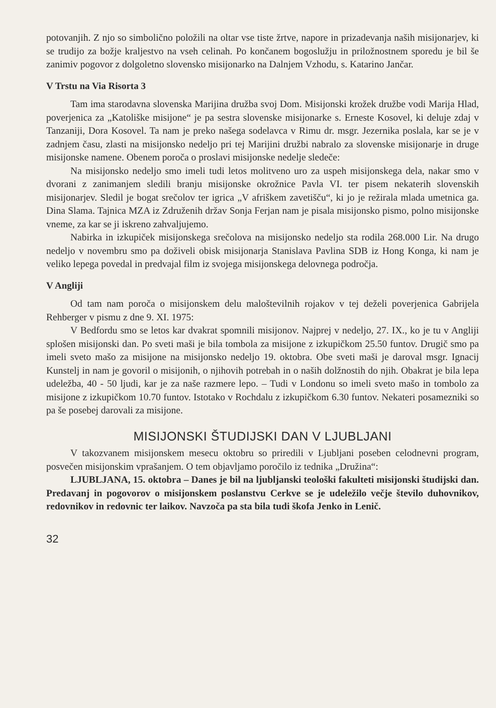potovanjih. Z njo so simbolično položili na oltar vse tiste žrtve, napore in prizadevanja naših misijonarjev, ki se trudijo za božje kraljestvo na vseh celinah. Po končanem bogoslužju in priložnostnem sporedu je bil še zanimiv pogovor z dolgoletno slovensko misijonarko na Dalnjem Vzhodu, s. Katarino Jančar.
V Trstu na Via Risorta 3
Tam ima starodavna slovenska Marijina družba svoj Dom. Misijonski krožek družbe vodi Marija Hlad, poverjenica za „Katoliške misijone“ je pa sestra slovenske misijonarke s. Erneste Kosovel, ki deluje zdaj v Tanzaniji, Dora Kosovel. Ta nam je preko našega sodelavca v Rimu dr. msgr. Jezernika poslala, kar se je v zadnjem času, zlasti na misijonsko nedeljo pri tej Marijini družbi nabralo za slovenske misijonarje in druge misijonske namene. Obenem poroča o proslavi misijonske nedelje sledeče:
Na misijonsko nedeljo smo imeli tudi letos molitveno uro za uspeh misijonskega dela, nakar smo v dvorani z zanimanjem sledili branju misijonske okrožnice Pavla VI. ter pisem nekaterih slovenskih misijonarjev. Sledil je bogat srečolov ter igrica „V afriškem zavetišču“, ki jo je režirala mlada umetnica ga. Dina Slama. Tajnica MZA iz Združenih držav Sonja Ferjan nam je pisala misijonsko pismo, polno misijonske vneme, za kar se ji iskreno zahvaljujemo.
Nabirka in izkupiček misijonskega srečolova na misijonsko nedeljo sta rodila 268.000 Lir. Na drugo nedeljo v novembru smo pa doživeli obisk misijonarja Stanislava Pavlina SDB iz Hong Konga, ki nam je veliko lepega povedal in predvajal film iz svojega misijonskega delovnega področja.
V Angliji
Od tam nam poroča o misijonskem delu maloštevilnih rojakov v tej deželi poverjenica Gabrijela Rehberger v pismu z dne 9. XI. 1975:
V Bedfordu smo se letos kar dvakrat spomnili misijonov. Najprej v nedeljo, 27. IX., ko je tu v Angliji splošen misijonski dan. Po sveti maši je bila tombola za misijone z izkupičkom 25.50 funtov. Drugič smo pa imeli sveto mašo za misijone na misijonsko nedeljo 19. oktobra. Obe sveti maši je daroval msgr. Ignacij Kunstelj in nam je govoril o misijonih, o njihovih potrebah in o naših dolžnostih do njih. Obakrat je bila lepa udeležba, 40 - 50 ljudi, kar je za naše razmere lepo. – Tudi v Londonu so imeli sveto mašo in tombolo za misijone z izkupičkom 10.70 funtov. Istotako v Rochdalu z izkupičkom 6.30 funtov. Nekateri posamezniki so pa še posebej darovali za misijone.
MISIJONSKI ŠTUDIJSKI DAN V LJUBLJANI
V takozvanem misijonskem mesecu oktobru so priredili v Ljubljani poseben celodnevni program, posvečen misijonskim vprašanjem. O tem objavljamo poročilo iz tednika „Družina“:
LJUBLJANA, 15. oktobra – Danes je bil na ljubljanski teološki fakulteti misijonski študijski dan. Predavanj in pogovorov o misijonskem poslanstvu Cerkve se je udeležilo večje število duhovnikov, redovnikov in redovnic ter laikov. Navzoča pa sta bila tudi škofa Jenko in Lenič.
32